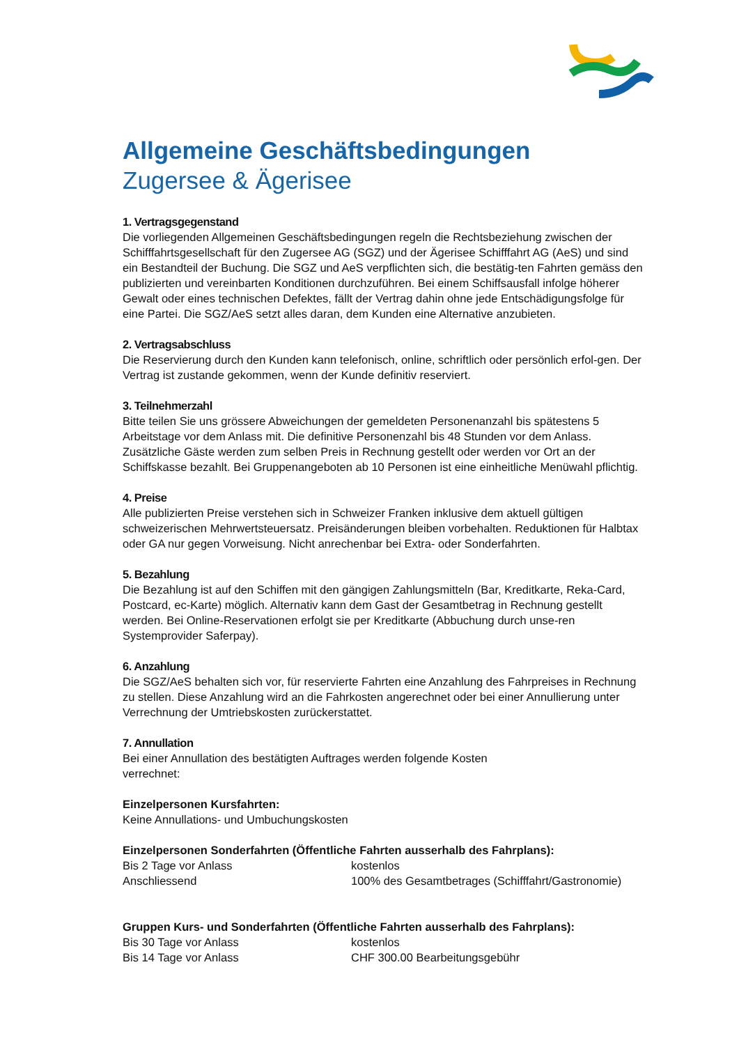Allgemeine Geschäftsbedingungen
Zugersee & Ägerisee
1. Vertragsgegenstand
Die vorliegenden Allgemeinen Geschäftsbedingungen regeln die Rechtsbeziehung zwischen der Schifffahrtsgesellschaft für den Zugersee AG (SGZ) und der Ägerisee Schifffahrt AG (AeS) und sind ein Bestandteil der Buchung. Die SGZ und AeS verpflichten sich, die bestätig-ten Fahrten gemäss den publizierten und vereinbarten Konditionen durchzuführen. Bei einem Schiffsausfall infolge höherer Gewalt oder eines technischen Defektes, fällt der Vertrag dahin ohne jede Entschädigungsfolge für eine Partei. Die SGZ/AeS setzt alles daran, dem Kunden eine Alternative anzubieten.
2. Vertragsabschluss
Die Reservierung durch den Kunden kann telefonisch, online, schriftlich oder persönlich erfol-gen. Der Vertrag ist zustande gekommen, wenn der Kunde definitiv reserviert.
3. Teilnehmerzahl
Bitte teilen Sie uns grössere Abweichungen der gemeldeten Personenanzahl bis spätestens 5 Arbeitstage vor dem Anlass mit. Die definitive Personenzahl bis 48 Stunden vor dem Anlass. Zusätzliche Gäste werden zum selben Preis in Rechnung gestellt oder werden vor Ort an der Schiffskasse bezahlt. Bei Gruppenangeboten ab 10 Personen ist eine einheitliche Menüwahl pflichtig.
4. Preise
Alle publizierten Preise verstehen sich in Schweizer Franken inklusive dem aktuell gültigen schweizerischen Mehrwertsteuersatz. Preisänderungen bleiben vorbehalten. Reduktionen für Halbtax oder GA nur gegen Vorweisung. Nicht anrechenbar bei Extra- oder Sonderfahrten.
5. Bezahlung
Die Bezahlung ist auf den Schiffen mit den gängigen Zahlungsmitteln (Bar, Kreditkarte, Reka-Card, Postcard, ec-Karte) möglich. Alternativ kann dem Gast der Gesamtbetrag in Rechnung gestellt werden. Bei Online-Reservationen erfolgt sie per Kreditkarte (Abbuchung durch unse-ren Systemprovider Saferpay).
6. Anzahlung
Die SGZ/AeS behalten sich vor, für reservierte Fahrten eine Anzahlung des Fahrpreises in Rechnung zu stellen. Diese Anzahlung wird an die Fahrkosten angerechnet oder bei einer Annullierung unter Verrechnung der Umtriebskosten zurückerstattet.
7. Annullation
Bei einer Annullation des bestätigten Auftrages werden folgende Kosten
verrechnet:
Einzelpersonen Kursfahrten:
Keine Annullations- und Umbuchungskosten
Einzelpersonen Sonderfahrten (Öffentliche Fahrten ausserhalb des Fahrplans):
Bis 2 Tage vor Anlass kostenlos
Anschliessend 100% des Gesamtbetrages (Schifffahrt/Gastronomie)
Gruppen Kurs- und Sonderfahrten (Öffentliche Fahrten ausserhalb des Fahrplans):
Bis 30 Tage vor Anlass kostenlos
Bis 14 Tage vor Anlass CHF 300.00 Bearbeitungsgebühr